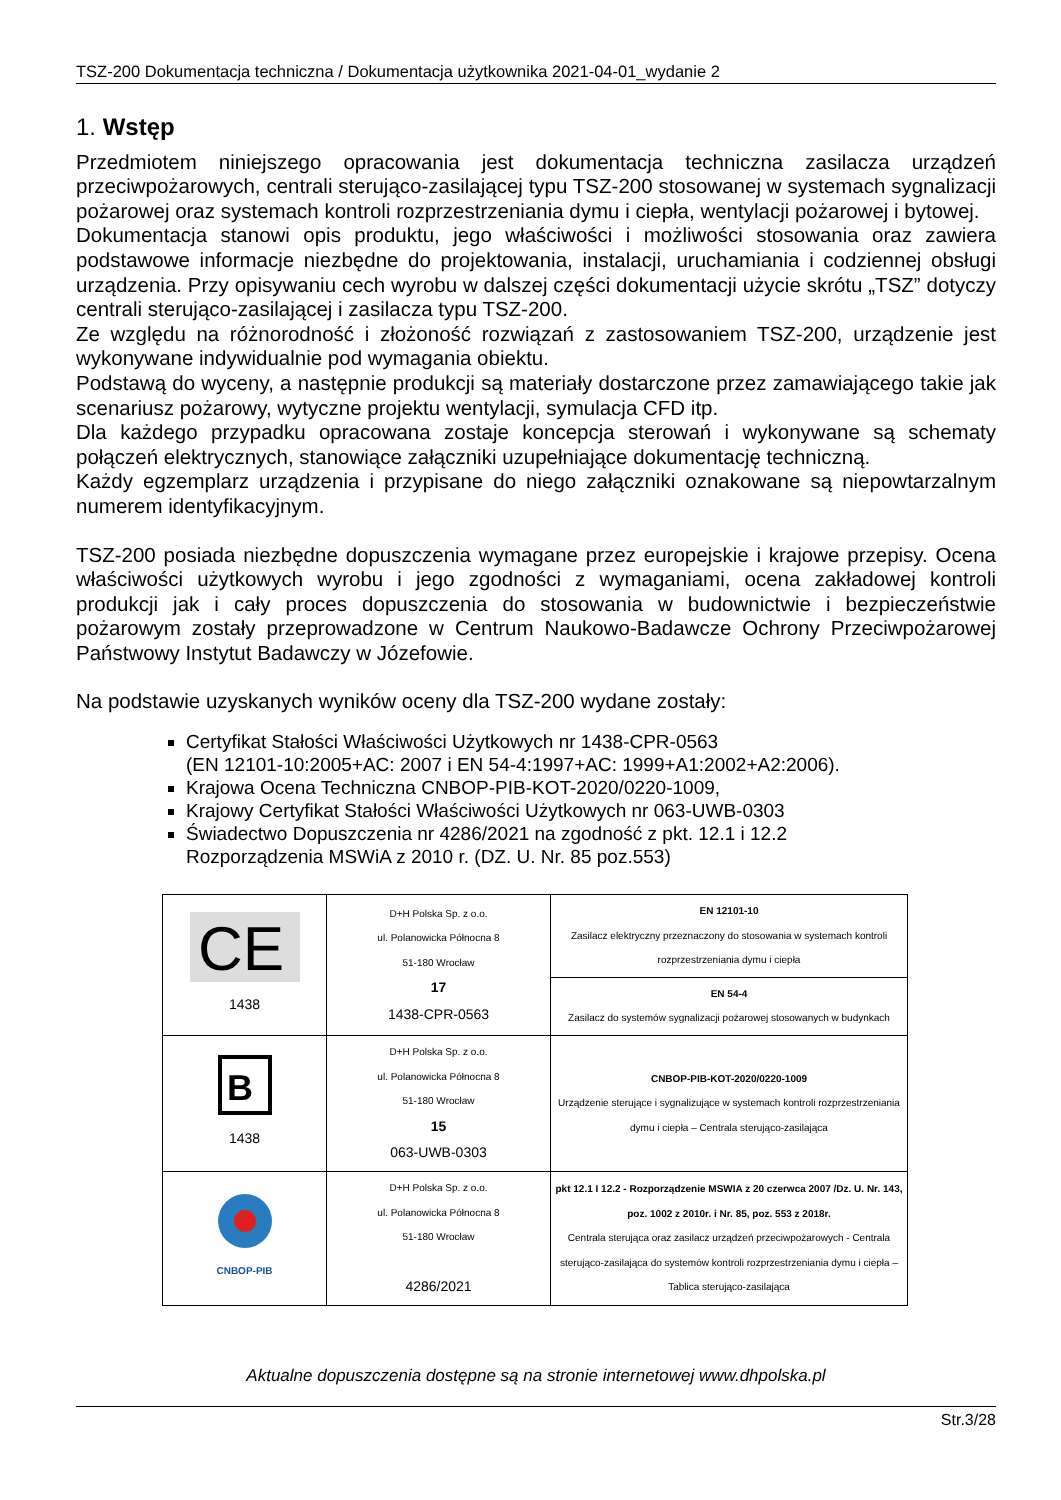TSZ-200 Dokumentacja techniczna / Dokumentacja użytkownika 2021-04-01_wydanie 2
1. Wstęp
Przedmiotem niniejszego opracowania jest dokumentacja techniczna zasilacza urządzeń przeciwpożarowych, centrali sterująco-zasilającej typu TSZ-200 stosowanej w systemach sygnalizacji pożarowej oraz systemach kontroli rozprzestrzeniania dymu i ciepła, wentylacji pożarowej i bytowej.
Dokumentacja stanowi opis produktu, jego właściwości i możliwości stosowania oraz zawiera podstawowe informacje niezbędne do projektowania, instalacji, uruchamiania i codziennej obsługi urządzenia. Przy opisywaniu cech wyrobu w dalszej części dokumentacji użycie skrótu „TSZ” dotyczy centrali sterująco-zasilającej i zasilacza typu TSZ-200.
Ze względu na różnorodność i złożoność rozwiązań z zastosowaniem TSZ-200, urządzenie jest wykonywane indywidualnie pod wymagania obiektu.
Podstawą do wyceny, a następnie produkcji są materiały dostarczone przez zamawiającego takie jak scenariusz pożarowy, wytyczne projektu wentylacji, symulacja CFD itp.
Dla każdego przypadku opracowana zostaje koncepcja sterowań i wykonywane są schematy połączeń elektrycznych, stanowiące załączniki uzupełniające dokumentację techniczną.
Każdy egzemplarz urządzenia i przypisane do niego załączniki oznakowane są niepowtarzalnym numerem identyfikacyjnym.
TSZ-200 posiada niezbędne dopuszczenia wymagane przez europejskie i krajowe przepisy. Ocena właściwości użytkowych wyrobu i jego zgodności z wymaganiami, ocena zakładowej kontroli produkcji jak i cały proces dopuszczenia do stosowania w budownictwie i bezpieczeństwie pożarowym zostały przeprowadzone w Centrum Naukowo-Badawcze Ochrony Przeciwpożarowej Państwowy Instytut Badawczy w Józefowie.
Na podstawie uzyskanych wyników oceny dla TSZ-200 wydane zostały:
Certyfikat Stałości Właściwości Użytkowych nr 1438-CPR-0563
(EN 12101-10:2005+AC: 2007 i EN 54-4:1997+AC: 1999+A1:2002+A2:2006).
Krajowa Ocena Techniczna CNBOP-PIB-KOT-2020/0220-1009,
Krajowy Certyfikat Stałości Właściwości Użytkowych nr 063-UWB-0303
Świadectwo Dopuszczenia nr 4286/2021 na zgodność z pkt. 12.1 i 12.2
Rozporządzenia MSWiA z 2010 r. (DZ. U. Nr. 85 poz.553)
| CE 1438 | D+H Polska Sp. z o.o. ul. Polanowicka Północna 8 51-180 Wrocław 17 1438-CPR-0563 | EN 12101-10 Zasilacz elektryczny przeznaczony do stosowania w systemach kontroli rozprzestrzeniania dymu i ciepła |
| | | EN 54-4 Zasilacz do systemów sygnalizacji pożarowej stosowanych w budynkach |
| B 1438 | D+H Polska Sp. z o.o. ul. Polanowicka Północna 8 51-180 Wrocław 15 063-UWB-0303 | CNBOP-PIB-KOT-2020/0220-1009 Urządzenie sterujące i sygnalizujące w systemach kontroli rozprzestrzeniania dymu i ciepła – Centrala sterująco-zasilająca |
| CNBOP-PIB | D+H Polska Sp. z o.o. ul. Polanowicka Północna 8 51-180 Wrocław 4286/2021 | pkt 12.1 I 12.2 - Rozporządzenie MSWIA z 20 czerwca 2007 /Dz. U. Nr. 143, poz. 1002 z 2010r. i Nr. 85, poz. 553 z 2018r. Centrala sterująca oraz zasilacz urządzeń przeciwpożarowych - Centrala sterująco-zasilająca do systemów kontroli rozprzestrzeniania dymu i ciepła – Tablica sterująco-zasilająca |
Aktualne dopuszczenia dostępne są na stronie internetowej www.dhpolska.pl
Str.3/28